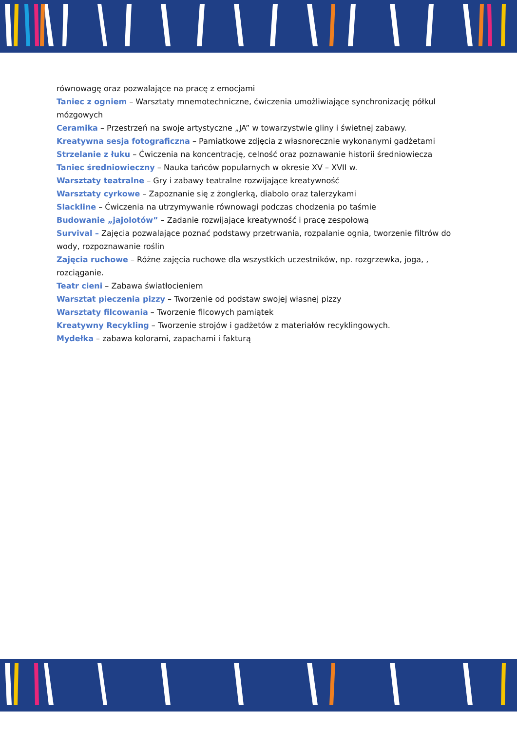równowagę oraz pozwalające na pracę z emocjami
Taniec z ogniem – Warsztaty mnemotechniczne, ćwiczenia umożliwiające synchronizację półkul mózgowych
Ceramika – Przestrzeń na swoje artystyczne „JA” w towarzystwie gliny i świetnej zabawy.
Kreatywna sesja fotograficzna – Pamiątkowe zdjęcia z własnoręcznie wykonanymi gadżetami
Strzelanie z łuku – Ćwiczenia na koncentrację, celność oraz poznawanie historii średniowiecza
Taniec średniowieczny – Nauka tańców popularnych w okresie XV – XVII w.
Warsztaty teatralne – Gry i zabawy teatralne rozwijające kreatywność
Warsztaty cyrkowe – Zapoznanie się z żonglerką, diabolo oraz talerzykami
Slackline – Ćwiczenia na utrzymywanie równowagi podczas chodzenia po taśmie
Budowanie „jajolotów” – Zadanie rozwijające kreatywność i pracę zespołową
Survival – Zajęcia pozwalające poznać podstawy przetrwania, rozpalanie ognia, tworzenie filtrów do wody, rozpoznawanie roślin
Zajęcia ruchowe – Różne zajęcia ruchowe dla wszystkich uczestników, np. rozgrzewka, joga, , rozciąganie.
Teatr cieni – Zabawa światłocieniem
Warsztat pieczenia pizzy – Tworzenie od podstaw swojej własnej pizzy
Warsztaty filcowania – Tworzenie filcowych pamiątek
Kreatywny Recykling – Tworzenie strojów i gadżetów z materiałów recyklingowych.
Mydełka – zabawa kolorami, zapachami i fakturą